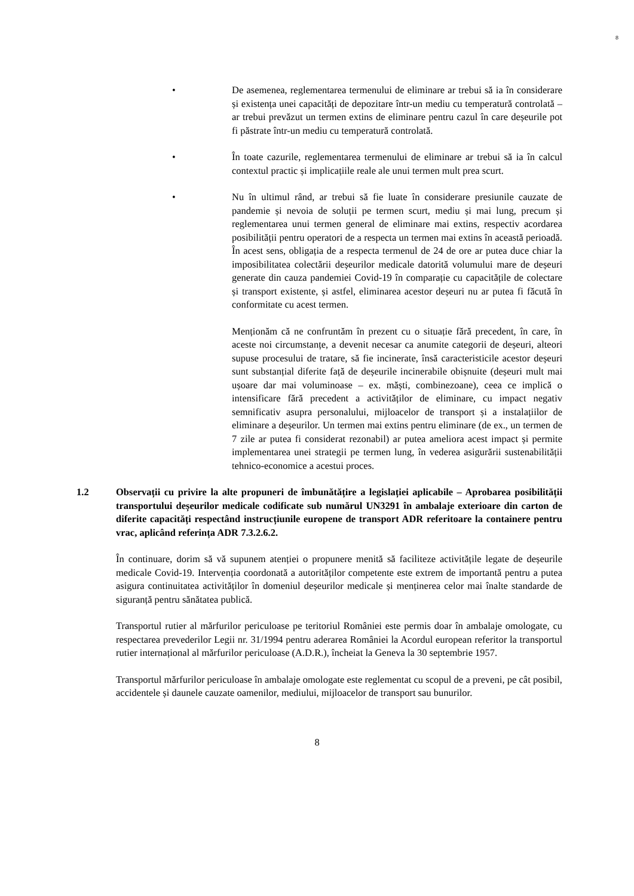8
• De asemenea, reglementarea termenului de eliminare ar trebui să ia în considerare și existența unei capacități de depozitare într-un mediu cu temperatură controlată – ar trebui prevăzut un termen extins de eliminare pentru cazul în care deșeurile pot fi păstrate într-un mediu cu temperatură controlată.
• În toate cazurile, reglementarea termenului de eliminare ar trebui să ia în calcul contextul practic și implicațiile reale ale unui termen mult prea scurt.
• Nu în ultimul rând, ar trebui să fie luate în considerare presiunile cauzate de pandemie și nevoia de soluții pe termen scurt, mediu și mai lung, precum și reglementarea unui termen general de eliminare mai extins, respectiv acordarea posibilității pentru operatori de a respecta un termen mai extins în această perioadă. În acest sens, obligația de a respecta termenul de 24 de ore ar putea duce chiar la imposibilitatea colectării deșeurilor medicale datorită volumului mare de deșeuri generate din cauza pandemiei Covid-19 în comparație cu capacitățile de colectare și transport existente, și astfel, eliminarea acestor deșeuri nu ar putea fi făcută în conformitate cu acest termen.
Menționăm că ne confruntăm în prezent cu o situație fără precedent, în care, în aceste noi circumstanțe, a devenit necesar ca anumite categorii de deșeuri, alteori supuse procesului de tratare, să fie incinerate, însă caracteristicile acestor deșeuri sunt substanțial diferite față de deșeurile incinerabile obișnuite (deșeuri mult mai ușoare dar mai voluminoase – ex. măști, combinezoane), ceea ce implică o intensificare fără precedent a activităților de eliminare, cu impact negativ semnificativ asupra personalului, mijloacelor de transport și a instalațiilor de eliminare a deșeurilor. Un termen mai extins pentru eliminare (de ex., un termen de 7 zile ar putea fi considerat rezonabil) ar putea ameliora acest impact și permite implementarea unei strategii pe termen lung, în vederea asigurării sustenabilității tehnico-economice a acestui proces.
1.2 Observații cu privire la alte propuneri de îmbunătățire a legislației aplicabile – Aprobarea posibilității transportului deșeurilor medicale codificate sub numărul UN3291 în ambalaje exterioare din carton de diferite capacități respectând instrucțiunile europene de transport ADR referitoare la containere pentru vrac, aplicând referința ADR 7.3.2.6.2.
În continuare, dorim să vă supunem atenției o propunere menită să faciliteze activitățile legate de deșeurile medicale Covid-19. Intervenția coordonată a autorităților competente este extrem de importantă pentru a putea asigura continuitatea activităților în domeniul deșeurilor medicale și menținerea celor mai înalte standarde de siguranță pentru sănătatea publică.
Transportul rutier al mărfurilor periculoase pe teritoriul României este permis doar în ambalaje omologate, cu respectarea prevederilor Legii nr. 31/1994 pentru aderarea României la Acordul european referitor la transportul rutier internațional al mărfurilor periculoase (A.D.R.), încheiat la Geneva la 30 septembrie 1957.
Transportul mărfurilor periculoase în ambalaje omologate este reglementat cu scopul de a preveni, pe cât posibil, accidentele și daunele cauzate oamenilor, mediului, mijloacelor de transport sau bunurilor.
8